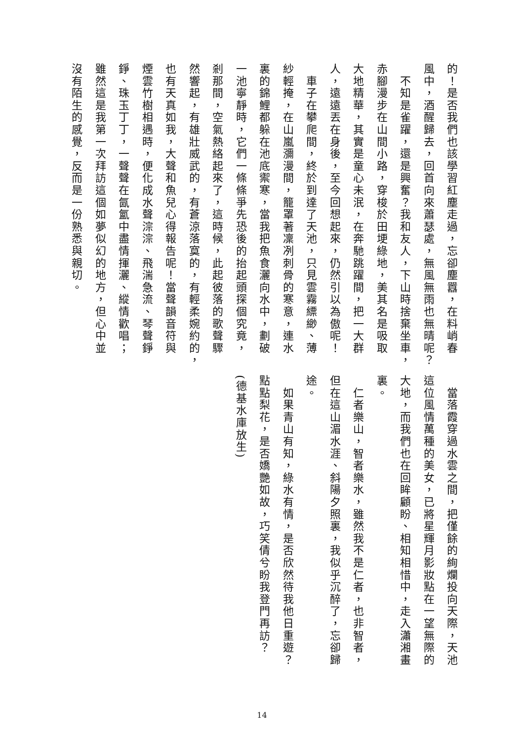的！是否我們也該學習紅塵走過，忘卻塵囂，在料峭春
風中，酒醒歸去，回首向來蕭瑟處，無風無雨也無晴呢？
　不知是雀躍，還是興奮？我和友人，下山時捨棄坐車，
赤腳漫步在山間小路，穿梭於田埂綠地，美其名是吸取
大地精華，其實是童心未泯，在奔馳跳躍間，把一大群
人，遠遠丟在身後，至今回想起來，仍然引以為傲呢！
　車子在攀爬間，終於到達了天池，只見雲霧縹緲、薄
紗輕掩，在山嵐瀰漫間，籠罩著凜冽刺骨的寒意，連水
裏的錦鯉都躲在池底禦寒，當我把魚食灑向水中，劃破
一池寧靜時，它們一條條爭先恐後的抬起頭探個究竟，
剎那間，空氣熱絡起來了，這時候，此起彼落的歌聲驟
然響起，有雄壯威武的，有蒼涼落寞的，有輕柔婉約的，
也有天真如我，大聲和魚兒心得報告呢！當聲韻音符與
煙雲竹樹相遇時，便化成水聲淙淙、飛湍急流、琴聲錚
錚、珠玉丁丁，一聲聲在氤氳中盡情揮灑、縱情歡唱；
雖然這是我第一次拜訪這個如夢似幻的地方，但心中並
沒有陌生的感覺，反而是一份熟悉與親切。
　當落霞穿過水雲之間，把僅餘的絢爛投向天際，天池
這位風情萬種的美女，已將星輝月影妝點在一望無際的
大地，而我們也在回眸顧盼、相知相惜中，走入瀟湘畫
裏。
　仁者樂山，智者樂水，雖然我不是仁者，也非智者，
但在這山湄水涯、斜陽夕照裏，我似乎沉醉了，忘卻歸
途。
　如果青山有知，綠水有情，是否欣然待我他日重遊？
點點梨花，是否嬌艷如故，巧笑倩兮盼我登門再訪？
(德基水庫放生)
14